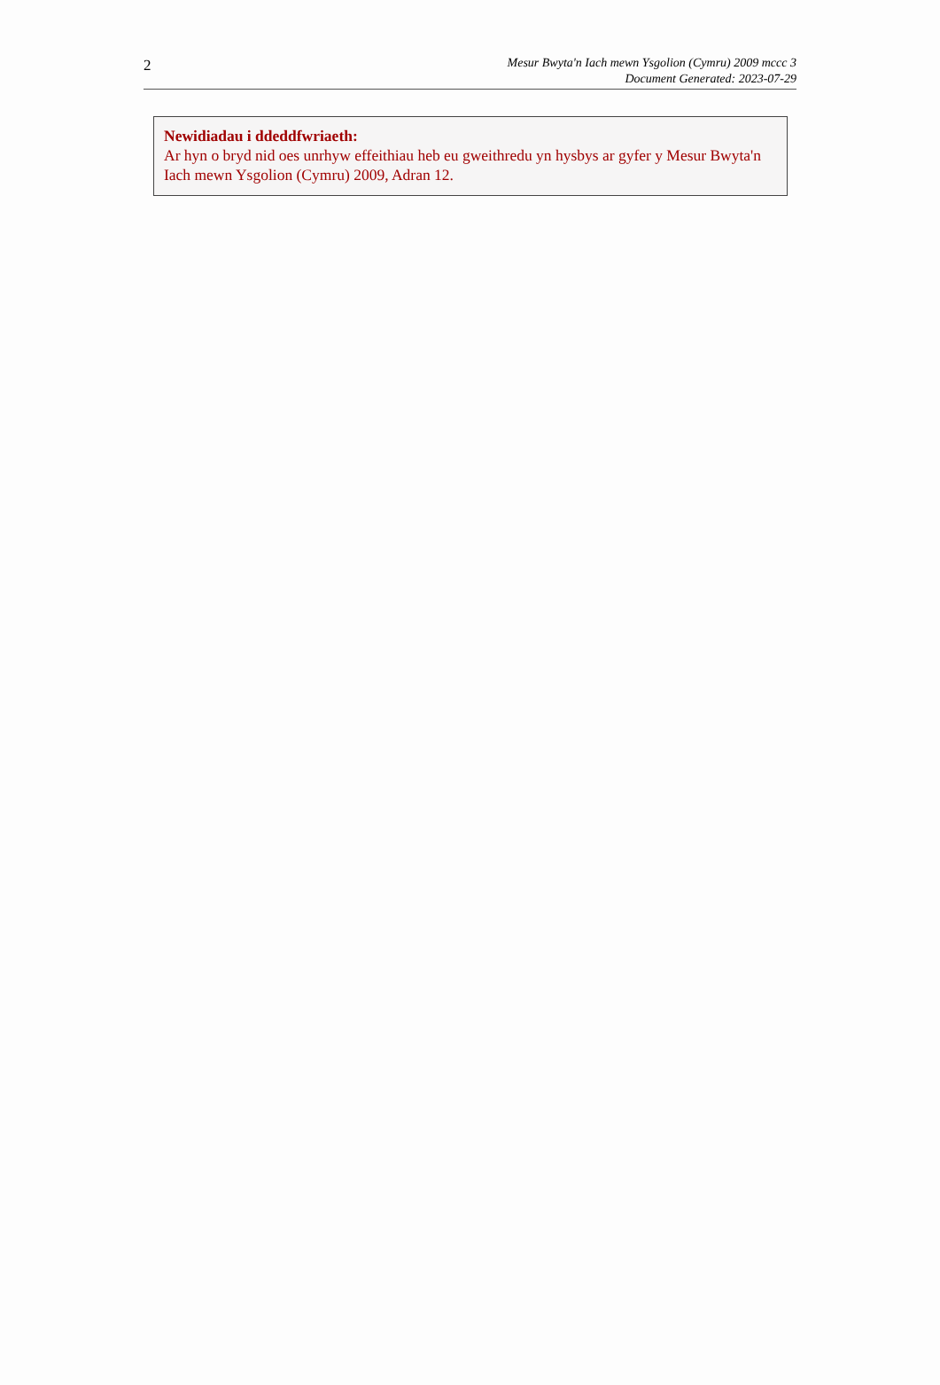2
Mesur Bwyta'n Iach mewn Ysgolion (Cymru) 2009 mccc 3
Document Generated: 2023-07-29
Newidiadau i ddeddfwriaeth:
Ar hyn o bryd nid oes unrhyw effeithiau heb eu gweithredu yn hysbys ar gyfer y Mesur Bwyta'n Iach mewn Ysgolion (Cymru) 2009, Adran 12.